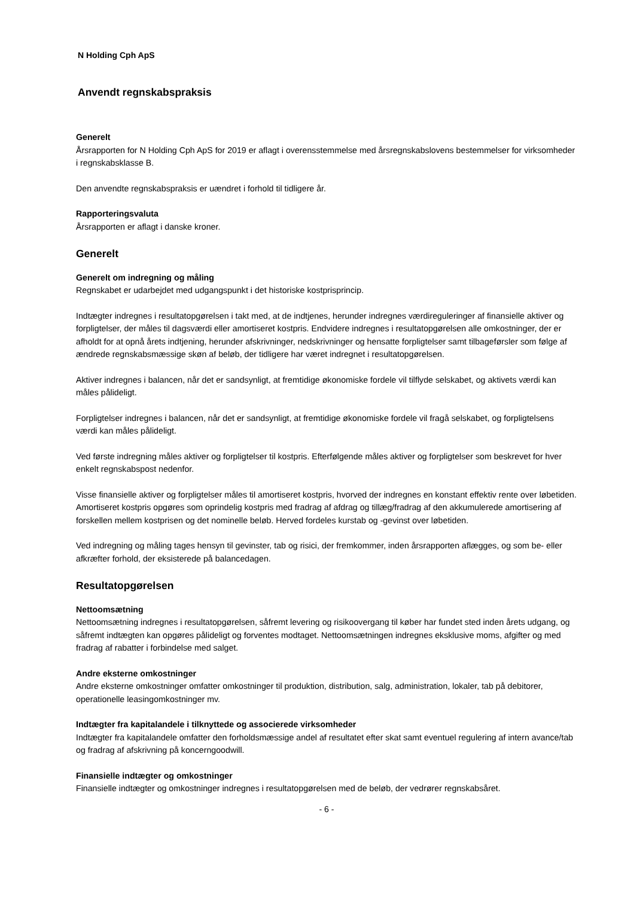N Holding Cph ApS
Anvendt regnskabspraksis
Generelt
Årsrapporten for N Holding Cph ApS for 2019 er aflagt i overensstemmelse med årsregnskabslovens bestemmelser for virksomheder i regnskabsklasse B.
Den anvendte regnskabspraksis er uændret i forhold til tidligere år.
Rapporteringsvaluta
Årsrapporten er aflagt i danske kroner.
Generelt
Generelt om indregning og måling
Regnskabet er udarbejdet med udgangspunkt i det historiske kostprisprincip.
Indtægter indregnes i resultatopgørelsen i takt med, at de indtjenes, herunder indregnes værdireguleringer af finansielle aktiver og forpligtelser, der måles til dagsværdi eller amortiseret kostpris. Endvidere indregnes i resultatopgørelsen alle omkostninger, der er afholdt for at opnå årets indtjening, herunder afskrivninger, nedskrivninger og hensatte forpligtelser samt tilbageførsler som følge af ændrede regnskabsmæssige skøn af beløb, der tidligere har været indregnet i resultatopgørelsen.
Aktiver indregnes i balancen, når det er sandsynligt, at fremtidige økonomiske fordele vil tilflyde selskabet, og aktivets værdi kan måles pålideligt.
Forpligtelser indregnes i balancen, når det er sandsynligt, at fremtidige økonomiske fordele vil fragå selskabet, og forpligtelsens værdi kan måles pålideligt.
Ved første indregning måles aktiver og forpligtelser til kostpris. Efterfølgende måles aktiver og forpligtelser som beskrevet for hver enkelt regnskabspost nedenfor.
Visse finansielle aktiver og forpligtelser måles til amortiseret kostpris, hvorved der indregnes en konstant effektiv rente over løbetiden. Amortiseret kostpris opgøres som oprindelig kostpris med fradrag af afdrag og tillæg/fradrag af den akkumulerede amortisering af forskellen mellem kostprisen og det nominelle beløb. Herved fordeles kurstab og -gevinst over løbetiden.
Ved indregning og måling tages hensyn til gevinster, tab og risici, der fremkommer, inden årsrapporten aflægges, og som be- eller afkræfter forhold, der eksisterede på balancedagen.
Resultatopgørelsen
Nettoomsætning
Nettoomsætning indregnes i resultatopgørelsen, såfremt levering og risikoovergang til køber har fundet sted inden årets udgang, og såfremt indtægten kan opgøres pålideligt og forventes modtaget. Nettoomsætningen indregnes eksklusive moms, afgifter og med fradrag af rabatter i forbindelse med salget.
Andre eksterne omkostninger
Andre eksterne omkostninger omfatter omkostninger til produktion, distribution, salg, administration, lokaler, tab på debitorer, operationelle leasingomkostninger mv.
Indtægter fra kapitalandele i tilknyttede og associerede virksomheder
Indtægter fra kapitalandele omfatter den forholdsmæssige andel af resultatet efter skat samt eventuel regulering af intern avance/tab og fradrag af afskrivning på koncerngoodwill.
Finansielle indtægter og omkostninger
Finansielle indtægter og omkostninger indregnes i resultatopgørelsen med de beløb, der vedrører regnskabsåret.
- 6 -